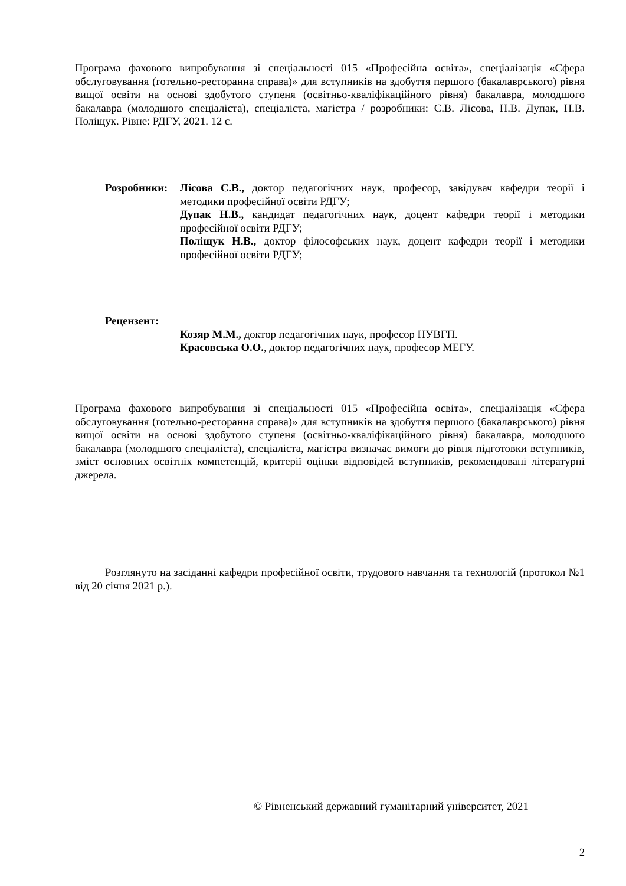Програма фахового випробування зі спеціальності 015 «Професійна освіта», спеціалізація «Сфера обслуговування (готельно-ресторанна справа)» для вступників на здобуття першого (бакалаврського) рівня вищої освіти на основі здобутого ступеня (освітньо-кваліфікаційного рівня) бакалавра, молодшого бакалавра (молодшого спеціаліста), спеціаліста, магістра / розробники: С.В. Лісова, Н.В. Дупак, Н.В. Поліщук. Рівне: РДГУ, 2021. 12 с.
Розробники: Лісова С.В., доктор педагогічних наук, професор, завідувач кафедри теорії і методики професійної освіти РДГУ;
Дупак Н.В., кандидат педагогічних наук, доцент кафедри теорії і методики професійної освіти РДГУ;
Поліщук Н.В., доктор філософських наук, доцент кафедри теорії і методики професійної освіти РДГУ;
Рецензент:
Козяр М.М., доктор педагогічних наук, професор НУВГП.
Красовська О.О., доктор педагогічних наук, професор МЕГУ.
Програма фахового випробування зі спеціальності 015 «Професійна освіта», спеціалізація «Сфера обслуговування (готельно-ресторанна справа)» для вступників на здобуття першого (бакалаврського) рівня вищої освіти на основі здобутого ступеня (освітньо-кваліфікаційного рівня) бакалавра, молодшого бакалавра (молодшого спеціаліста), спеціаліста, магістра визначає вимоги до рівня підготовки вступників, зміст основних освітніх компетенцій, критерії оцінки відповідей вступників, рекомендовані літературні джерела.
Розглянуто на засіданні кафедри професійної освіти, трудового навчання та технологій (протокол №1 від 20 січня 2021 р.).
© Рівненський державний гуманітарний університет, 2021
2